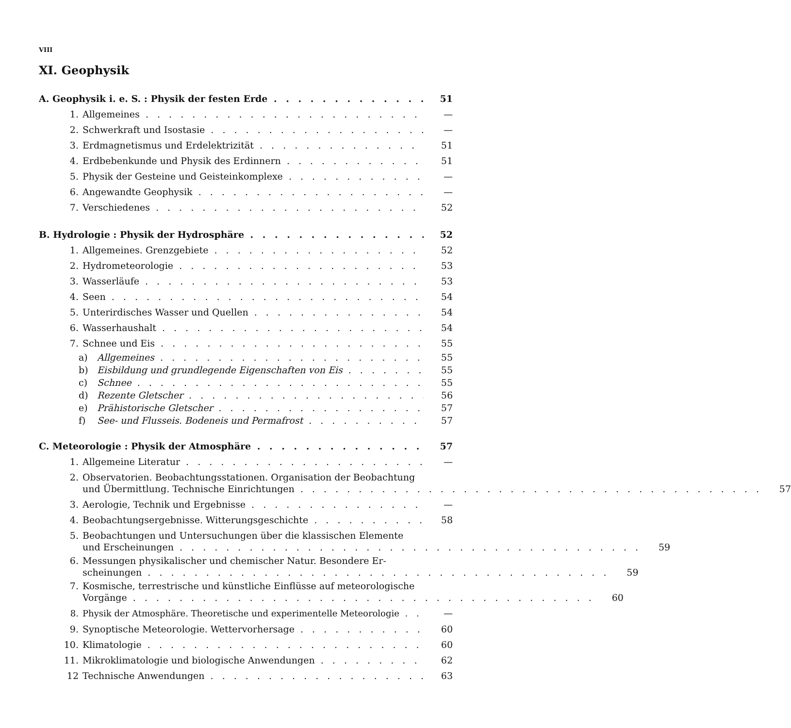VIII
XI. Geophysik
A. Geophysik i. e. S. : Physik der festen Erde 51
1. Allgemeines —
2. Schwerkraft und Isostasie —
3. Erdmagnetismus und Erdelektrizität 51
4. Erdbebenkunde und Physik des Erdinnern 51
5. Physik der Gesteine und Geisteinkomplexe —
6. Angewandte Geophysik —
7. Verschiedenes 52
B. Hydrologie : Physik der Hydrosphäre 52
1. Allgemeines. Grenzgebiete 52
2. Hydrometeorologie 53
3. Wasserläufe 53
4. Seen 54
5. Unterirdisches Wasser und Quellen 54
6. Wasserhaushalt 54
7. Schnee und Eis 55
a) Allgemeines 55
b) Eisbildung und grundlegende Eigenschaften von Eis 55
c) Schnee 55
d) Rezente Gletscher 56
e) Prähistorische Gletscher 57
f) See- und Flusseis. Bodeneis und Permafrost 57
C. Meteorologie : Physik der Atmosphäre 57
1. Allgemeine Literatur —
2. Observatorien. Beobachtungsstationen. Organisation der Beobachtung
und Übermittlung. Technische Einrichtungen 57
3. Aerologie, Technik und Ergebnisse —
4. Beobachtungsergebnisse. Witterungsgeschichte 58
5. Beobachtungen und Untersuchungen über die klassischen Elemente
und Erscheinungen 59
6. Messungen physikalischer und chemischer Natur. Besondere Er-
scheinungen 59
7. Kosmische, terrestrische und künstliche Einflüsse auf meteorologische
Vorgänge 60
8. Physik der Atmosphäre. Theoretische und experimentelle Meteorologie —
9. Synoptische Meteorologie. Wettervorhersage 60
10. Klimatologie 60
11. Mikroklimatologie und biologische Anwendungen 62
12 Technische Anwendungen 63